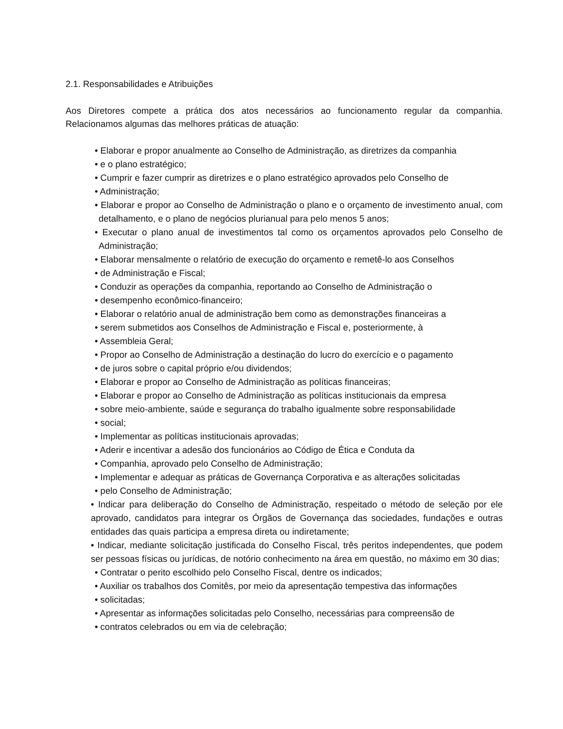2.1. Responsabilidades e Atribuições
Aos Diretores compete a prática dos atos necessários ao funcionamento regular da companhia. Relacionamos algumas das melhores práticas de atuação:
• Elaborar e propor anualmente ao Conselho de Administração, as diretrizes da companhia
• e o plano estratégico;
• Cumprir e fazer cumprir as diretrizes e o plano estratégico aprovados pelo Conselho de
• Administração;
• Elaborar e propor ao Conselho de Administração o plano e o orçamento de investimento anual, com detalhamento, e o plano de negócios plurianual para pelo menos 5 anos;
• Executar o plano anual de investimentos tal como os orçamentos aprovados pelo Conselho de Administração;
• Elaborar mensalmente o relatório de execução do orçamento e remetê-lo aos Conselhos
• de Administração e Fiscal;
• Conduzir as operações da companhia, reportando ao Conselho de Administração o
• desempenho econômico-financeiro;
• Elaborar o relatório anual de administração bem como as demonstrações financeiras a
• serem submetidos aos Conselhos de Administração e Fiscal e, posteriormente, à
• Assembleia Geral;
• Propor ao Conselho de Administração a destinação do lucro do exercício e o pagamento
• de juros sobre o capital próprio e/ou dividendos;
• Elaborar e propor ao Conselho de Administração as políticas financeiras;
• Elaborar e propor ao Conselho de Administração as políticas institucionais da empresa
• sobre meio-ambiente, saúde e segurança do trabalho igualmente sobre responsabilidade
• social;
• Implementar as políticas institucionais aprovadas;
• Aderir e incentivar a adesão dos funcionários ao Código de Ética e Conduta da
• Companhia, aprovado pelo Conselho de Administração;
• Implementar e adequar as práticas de Governança Corporativa e as alterações solicitadas
• pelo Conselho de Administração;
• Indicar para deliberação do Conselho de Administração, respeitado o método de seleção por ele aprovado, candidatos para integrar os Órgãos de Governança das sociedades, fundações e outras entidades das quais participa a empresa direta ou indiretamente;
• Indicar, mediante solicitação justificada do Conselho Fiscal, três peritos independentes, que podem ser pessoas físicas ou jurídicas, de notório conhecimento na área em questão, no máximo em 30 dias;
• Contratar o perito escolhido pelo Conselho Fiscal, dentre os indicados;
• Auxiliar os trabalhos dos Comitês, por meio da apresentação tempestiva das informações
• solicitadas;
• Apresentar as informações solicitadas pelo Conselho, necessárias para compreensão de
• contratos celebrados ou em via de celebração;